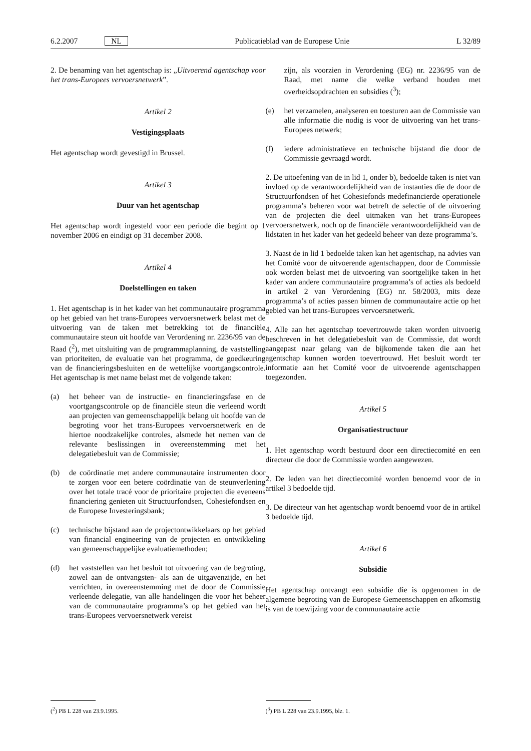6.2.2007 NL Publicatieblad van de Europese Unie L 32/89
2. De benaming van het agentschap is: „Uitvoerend agentschap voor het trans-Europees vervoersnetwerk”.
Artikel 2
Vestigingsplaats
Het agentschap wordt gevestigd in Brussel.
Artikel 3
Duur van het agentschap
Het agentschap wordt ingesteld voor een periode die begint op 1 november 2006 en eindigt op 31 december 2008.
Artikel 4
Doelstellingen en taken
1. Het agentschap is in het kader van het communautaire programma op het gebied van het trans-Europees vervoersnetwerk belast met de uitvoering van de taken met betrekking tot de financiële communautaire steun uit hoofde van Verordening nr. 2236/95 van de Raad (<sup>2</sup>), met uitsluiting van de programmaplanning, de vaststelling van prioriteiten, de evaluatie van het programma, de goedkeuring van de financieringsbesluiten en de wettelijke voortgangscontrole. Het agentschap is met name belast met de volgende taken:
(a) het beheer van de instructie- en financieringsfase en de voortgangscontrole op de financiële steun die verleend wordt aan projecten van gemeenschappelijk belang uit hoofde van de begroting voor het trans-Europees vervoersnetwerk en de hiertoe noodzakelijke controles, alsmede het nemen van de relevante beslissingen in overeenstemming met het delegatiebesluit van de Commissie;
(b) de coördinatie met andere communautaire instrumenten door te zorgen voor een betere coördinatie van de steunverlening over het totale tracé voor de prioritaire projecten die eveneens financiering genieten uit Structuurfondsen, Cohesiefondsen en de Europese Investeringsbank;
(c) technische bijstand aan de projectontwikkelaars op het gebied van financial engineering van de projecten en ontwikkeling van gemeenschappelijke evaluatiemethoden;
(d) het vaststellen van het besluit tot uitvoering van de begroting, zowel aan de ontvangsten- als aan de uitgavenzijde, en het verrichten, in overeenstemming met de door de Commissie verleende delegatie, van alle handelingen die voor het beheer van de communautaire programma’s op het gebied van het trans-Europees vervoersnetwerk vereist
(<sup>2</sup>) PB L 228 van 23.9.1995.
zijn, als voorzien in Verordening (EG) nr. 2236/95 van de Raad, met name die welke verband houden met overheidsopdrachten en subsidies (<sup>3</sup>);
(e) het verzamelen, analyseren en toesturen aan de Commissie van alle informatie die nodig is voor de uitvoering van het trans-Europees netwerk;
(f) iedere administratieve en technische bijstand die door de Commissie gevraagd wordt.
2. De uitoefening van de in lid 1, onder b), bedoelde taken is niet van invloed op de verantwoordelijkheid van de instanties die de door de Structuurfondsen of het Cohesiefonds medefinancierde operationele programma’s beheren voor wat betreft de selectie of de uitvoering van de projecten die deel uitmaken van het trans-Europees vervoersnetwerk, noch op de financiële verantwoordelijkheid van de lidstaten in het kader van het gedeeld beheer van deze programma’s.
3. Naast de in lid 1 bedoelde taken kan het agentschap, na advies van het Comité voor de uitvoerende agentschappen, door de Commissie ook worden belast met de uitvoering van soortgelijke taken in het kader van andere communautaire programma’s of acties als bedoeld in artikel 2 van Verordening (EG) nr. 58/2003, mits deze programma’s of acties passen binnen de communautaire actie op het gebied van het trans-Europees vervoersnetwerk.
4. Alle aan het agentschap toevertrouwde taken worden uitvoerig beschreven in het delegatiebesluit van de Commissie, dat wordt aangepast naar gelang van de bijkomende taken die aan het agentschap kunnen worden toevertrouwd. Het besluit wordt ter informatie aan het Comité voor de uitvoerende agentschappen toegezonden.
Artikel 5
Organisatiestructuur
1. Het agentschap wordt bestuurd door een directiecomité en een directeur die door de Commissie worden aangewezen.
2. De leden van het directiecomité worden benoemd voor de in artikel 3 bedoelde tijd.
3. De directeur van het agentschap wordt benoemd voor de in artikel 3 bedoelde tijd.
Artikel 6
Subsidie
Het agentschap ontvangt een subsidie die is opgenomen in de algemene begroting van de Europese Gemeenschappen en afkomstig is van de toewijzing voor de communautaire actie
(<sup>3</sup>) PB L 228 van 23.9.1995, blz. 1.